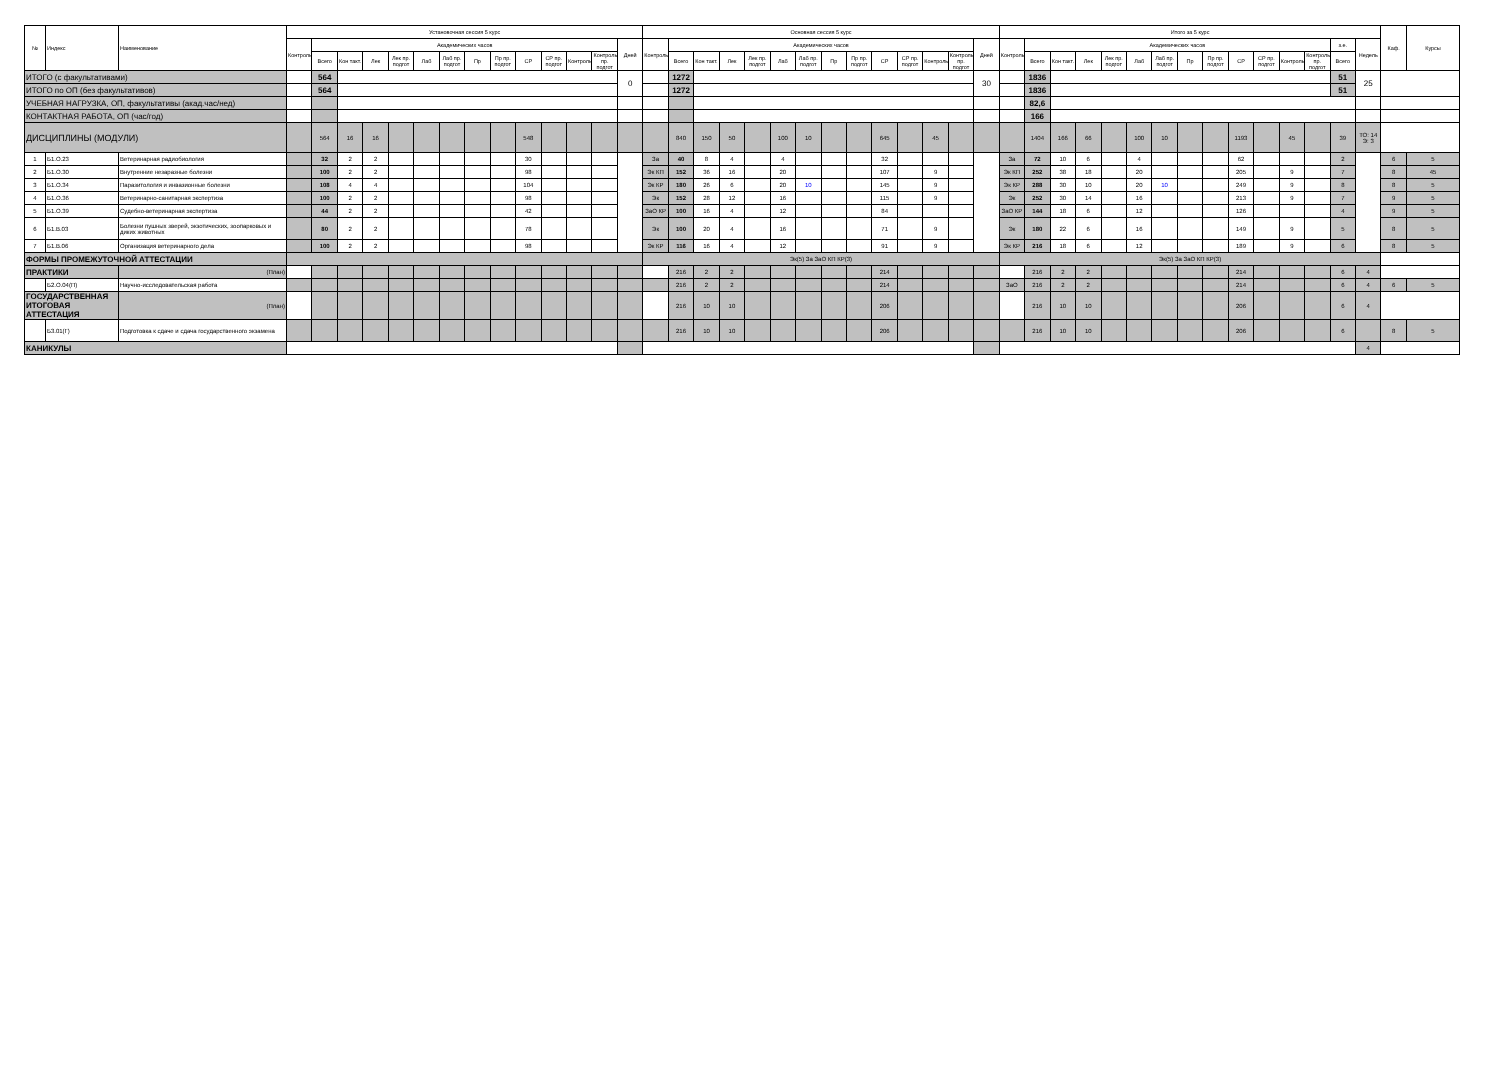| № | Индекс | Наименование | Установочная сессия 5 курс | | | | | | | | | | | | | | Основная сессия 5 курс | | | | | | | | | | | | | | Итого за 5 курс | | | | | | | | | | | | | | | Каф. | Курсы |
| --- | --- | --- | --- | --- | --- | --- | --- | --- | --- | --- | --- | --- | --- | --- | --- | --- | --- | --- | --- | --- | --- | --- | --- | --- | --- | --- | --- | --- | --- | --- | --- | --- | --- | --- | --- | --- | --- | --- | --- | --- | --- | --- | --- | --- | --- | --- | --- |
| | | | Контроль | Академических часов | | | | | | | | | | | | Дней | Контроль | Академических часов | | | | | | | | | | | | Дней | Контроль | Академических часов | | | | | | | | | | | | з.е. | Недель | | |
| | | | | Всего | Кон такт. | Лек | Лек пр. подгот | Лаб | Лаб пр. подгот | Пр | Пр пр. подгот | СР | СР пр. подгот | Контроль | Контроль пр. подгот | | | Всего | Кон такт. | Лек | Лек пр. подгот | Лаб | Лаб пр. подгот | Пр | Пр пр. подгот | СР | СР пр. подгот | Контроль | Контроль пр. подгот | | | Всего | Кон такт. | Лек | Лек пр. подгот | Лаб | Лаб пр. подгот | Пр | Пр пр. подгот | СР | СР пр. подгот | Контроль | Контроль пр. подгот | Всего | | | |
| ИТОГО (с факультативами) | | | | 564 | | | | | | | | | | | | 0 | | 1272 | | | | | | | | | | | | 30 | | 1836 | | | | | | | | | | | | 51 | 25 | | |
| ИТОГО по ОП (без факультативов) | | | | 564 | | | | | | | | | | | | | | 1272 | | | | | | | | | | | | | | 1836 | | | | | | | | | | | | 51 | | | |
| УЧЕБНАЯ НАГРУЗКА, ОП, факультативы (акад.час/нед) | | | | | | | | | | | | | | | | | | | | | | | | | | | | | | | | 82,6 | | | | | | | | | | | | | | | |
| КОНТАКТНАЯ РАБОТА, ОП (час/год) | | | | | | | | | | | | | | | | | | | | | | | | | | | | | | | | 166 | | | | | | | | | | | | | | | |
| ДИСЦИПЛИНЫ (МОДУЛИ) | | | | 564 | 16 | 16 | | | | | | 548 | | | | | | 840 | 150 | 50 | | 100 | 10 | | | 645 | | 45 | | | | 1404 | 166 | 66 | | 100 | 10 | | | 1193 | | 45 | | 39 | ТО: 14 Э: 3 | | |
| 1 | Б1.О.23 | Ветеринарная радиобиология | | 32 | 2 | 2 | | | | | | 30 | | | | | За | 40 | 8 | 4 | | 4 | | | | 32 | | | | | За | 72 | 10 | 6 | | 4 | | | | 62 | | | | 2 | | 6 | 5 |
| 2 | Б1.О.30 | Внутренние незаразные болезни | | 100 | 2 | 2 | | | | | | 98 | | | | | Эк КП | 152 | 36 | 16 | | 20 | | | | 107 | | 9 | | | Эк КП | 252 | 38 | 18 | | 20 | | | | 205 | | 9 | | 7 | | 8 | 45 |
| 3 | Б1.О.34 | Паразитология и инвазионные болезни | | 108 | 4 | 4 | | | | | | 104 | | | | | Эк КР | 180 | 26 | 6 | | 20 | 10 | | | 145 | | 9 | | | Эк КР | 288 | 30 | 10 | | 20 | 10 | | | 249 | | 9 | | 8 | | 8 | 5 |
| 4 | Б1.О.36 | Ветеринарно-санитарная экспертиза | | 100 | 2 | 2 | | | | | | 98 | | | | | Эк | 152 | 28 | 12 | | 16 | | | | 115 | | 9 | | | Эк | 252 | 30 | 14 | | 16 | | | | 213 | | 9 | | 7 | | 9 | 5 |
| 5 | Б1.О.39 | Судебно-ветеринарная экспертиза | | 44 | 2 | 2 | | | | | | 42 | | | | | ЗаО КР | 100 | 16 | 4 | | 12 | | | | 84 | | | | | ЗаО КР | 144 | 18 | 6 | | 12 | | | | 126 | | | | 4 | | 9 | 5 |
| 6 | Б1.В.03 | Болезни пушных зверей, экзотических, зоопарковых и диких животных | | 80 | 2 | 2 | | | | | | 78 | | | | | Эк | 100 | 20 | 4 | | 16 | | | | 71 | | 9 | | | Эк | 180 | 22 | 6 | | 16 | | | | 149 | | 9 | | 5 | | 8 | 5 |
| 7 | Б1.В.06 | Организация ветеринарного дела | | 100 | 2 | 2 | | | | | | 98 | | | | | Эк КР | 116 | 16 | 4 | | 12 | | | | 91 | | 9 | | | Эк КР | 216 | 18 | 6 | | 12 | | | | 189 | | 9 | | 6 | | 8 | 5 |
| ФОРМЫ ПРОМЕЖУТОЧНОЙ АТТЕСТАЦИИ | | | | | | | | | | | | | | | | | Эк(5) За ЗаО КП КР(3) | | | | | | | | | | | | | | Эк(5) За ЗаО КП КР(3) | | | | | | | | | | | | | | | | |
| ПРАКТИКИ | | (План) | | | | | | | | | | | | | | | | 216 | 2 | 2 | | | | | | 214 | | | | | | 216 | 2 | 2 | | | | | | 214 | | | | 6 | 4 | | |
| | Б2.О.04(П) | Научно-исследовательская работа | | | | | | | | | | | | | | | | 216 | 2 | 2 | | | | | | 214 | | | | | ЗаО | 216 | 2 | 2 | | | | | | 214 | | | | 6 | 4 | 6 | 5 |
| ГОСУДАРСТВЕННАЯ ИТОГОВАЯ АТТЕСТАЦИЯ | | (План) | | | | | | | | | | | | | | | | 216 | 10 | 10 | | | | | | 206 | | | | | | 216 | 10 | 10 | | | | | | 206 | | | | 6 | 4 | | |
| | Б3.01(Г) | Подготовка к сдаче и сдача государственного экзамена | | | | | | | | | | | | | | | | 216 | 10 | 10 | | | | | | 206 | | | | | | 216 | 10 | 10 | | | | | | 206 | | | | 6 | | 8 | 5 |
| КАНИКУЛЫ | | | | | | | | | | | | | | | | | | | | | | | | | | | | | | | | | | | | | | | | | | | | | 4 | | |